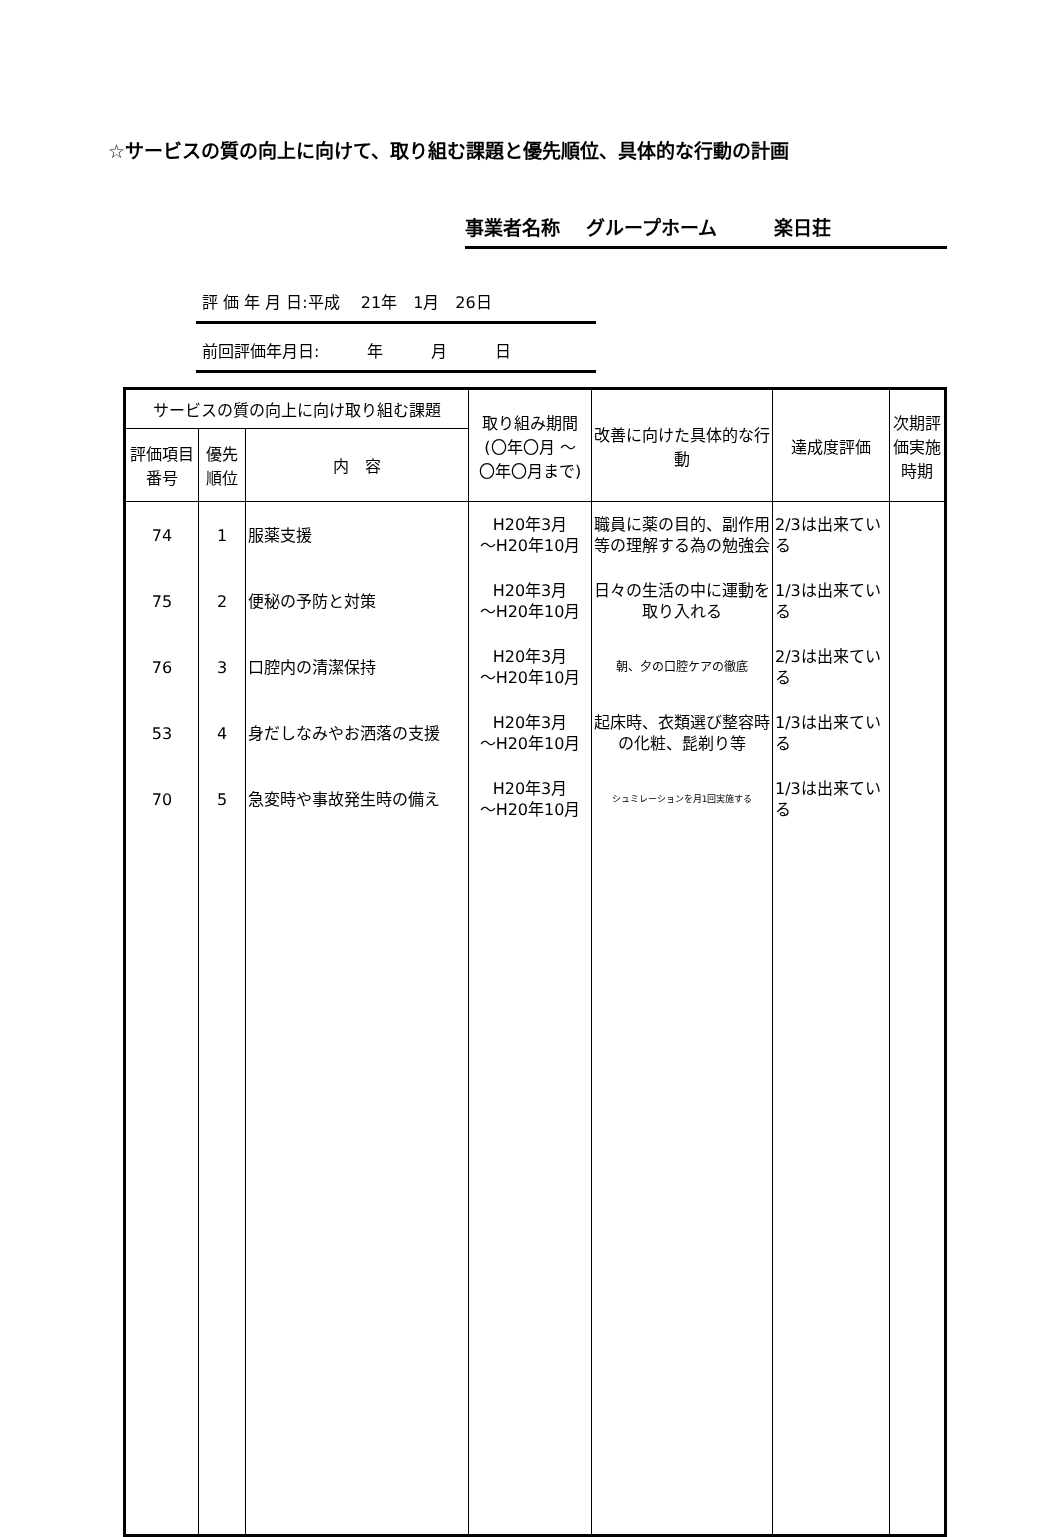☆サービスの質の向上に向けて、取り組む課題と優先順位、具体的な行動の計画
事業者名称　 グループホーム　　　楽日荘
評 価 年 月 日:平成　 21年　1月　26日
前回評価年月日:　　　年　　　月　　　日
| サービスの質の向上に向け取り組む課題 | | | 取り組み期間 (〇年〇月 ～ 〇年〇月まで) | 改善に向けた具体的な行動 | 達成度評価 | 次期評価実施時期 |
| --- | --- | --- | --- | --- | --- | --- |
| 評価項目番号 | 優先順位 | 内 容 | | | | |
| 74 | 1 | 服薬支援 | H20年3月 ～H20年10月 | 職員に薬の目的、副作用等の理解する為の勉強会 | 2/3は出来ている | |
| 75 | 2 | 便秘の予防と対策 | H20年3月 ～H20年10月 | 日々の生活の中に運動を取り入れる | 1/3は出来ている | |
| 76 | 3 | 口腔内の清潔保持 | H20年3月 ～H20年10月 | 朝、夕の口腔ケアの徹底 | 2/3は出来ている | |
| 53 | 4 | 身だしなみやお洒落の支援 | H20年3月 ～H20年10月 | 起床時、衣類選び整容時の化粧、髭剃り等 | 1/3は出来ている | |
| 70 | 5 | 急変時や事故発生時の備え | H20年3月 ～H20年10月 | シュミレーションを月1回実施する | 1/3は出来ている | |